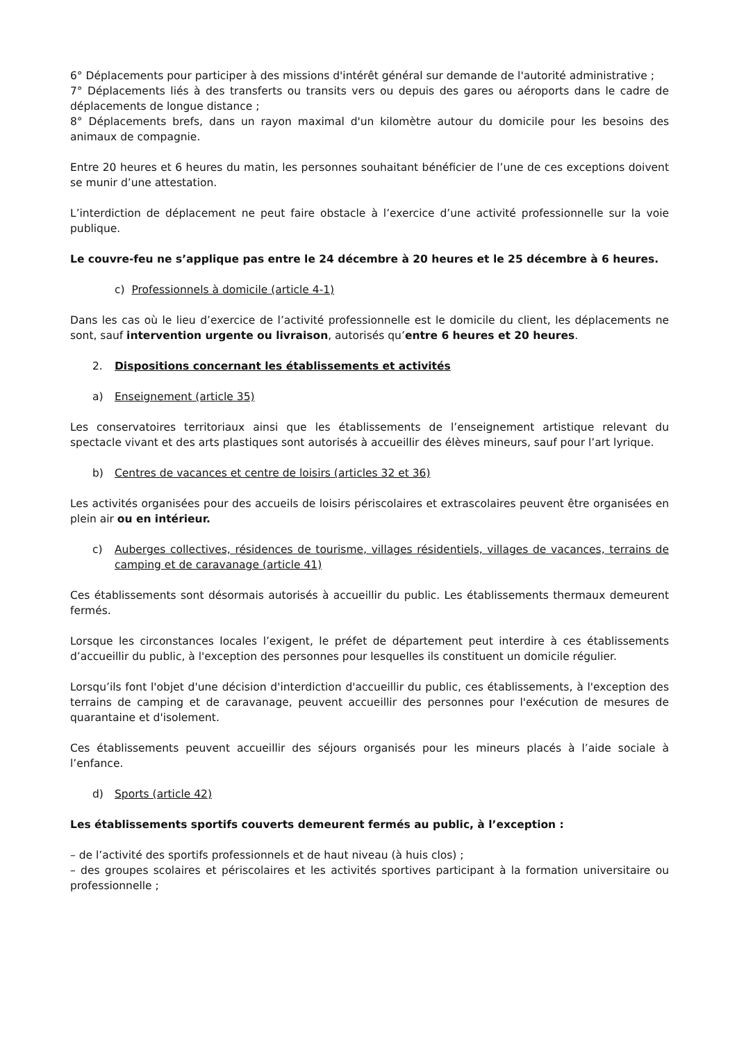6° Déplacements pour participer à des missions d'intérêt général sur demande de l'autorité administrative ;
7° Déplacements liés à des transferts ou transits vers ou depuis des gares ou aéroports dans le cadre de déplacements de longue distance ;
8° Déplacements brefs, dans un rayon maximal d'un kilomètre autour du domicile pour les besoins des animaux de compagnie.
Entre 20 heures et 6 heures du matin, les personnes souhaitant bénéficier de l’une de ces exceptions doivent se munir d’une attestation.
L’interdiction de déplacement ne peut faire obstacle à l’exercice d’une activité professionnelle sur la voie publique.
Le couvre-feu ne s’applique pas entre le 24 décembre à 20 heures et le 25 décembre à 6 heures.
c) Professionnels à domicile (article 4-1)
Dans les cas où le lieu d’exercice de l’activité professionnelle est le domicile du client, les déplacements ne sont, sauf intervention urgente ou livraison, autorisés qu’entre 6 heures et 20 heures.
2. Dispositions concernant les établissements et activités
a) Enseignement (article 35)
Les conservatoires territoriaux ainsi que les établissements de l’enseignement artistique relevant du spectacle vivant et des arts plastiques sont autorisés à accueillir des élèves mineurs, sauf pour l’art lyrique.
b) Centres de vacances et centre de loisirs (articles 32 et 36)
Les activités organisées pour des accueils de loisirs périscolaires et extrascolaires peuvent être organisées en plein air ou en intérieur.
c) Auberges collectives, résidences de tourisme, villages résidentiels, villages de vacances, terrains de camping et de caravanage (article 41)
Ces établissements sont désormais autorisés à accueillir du public. Les établissements thermaux demeurent fermés.
Lorsque les circonstances locales l’exigent, le préfet de département peut interdire à ces établissements d’accueillir du public, à l'exception des personnes pour lesquelles ils constituent un domicile régulier.
Lorsqu’ils font l'objet d'une décision d'interdiction d'accueillir du public, ces établissements, à l'exception des terrains de camping et de caravanage, peuvent accueillir des personnes pour l'exécution de mesures de quarantaine et d'isolement.
Ces établissements peuvent accueillir des séjours organisés pour les mineurs placés à l’aide sociale à l’enfance.
d) Sports (article 42)
Les établissements sportifs couverts demeurent fermés au public, à l’exception :
– de l’activité des sportifs professionnels et de haut niveau (à huis clos) ;
– des groupes scolaires et périscolaires et les activités sportives participant à la formation universitaire ou professionnelle ;